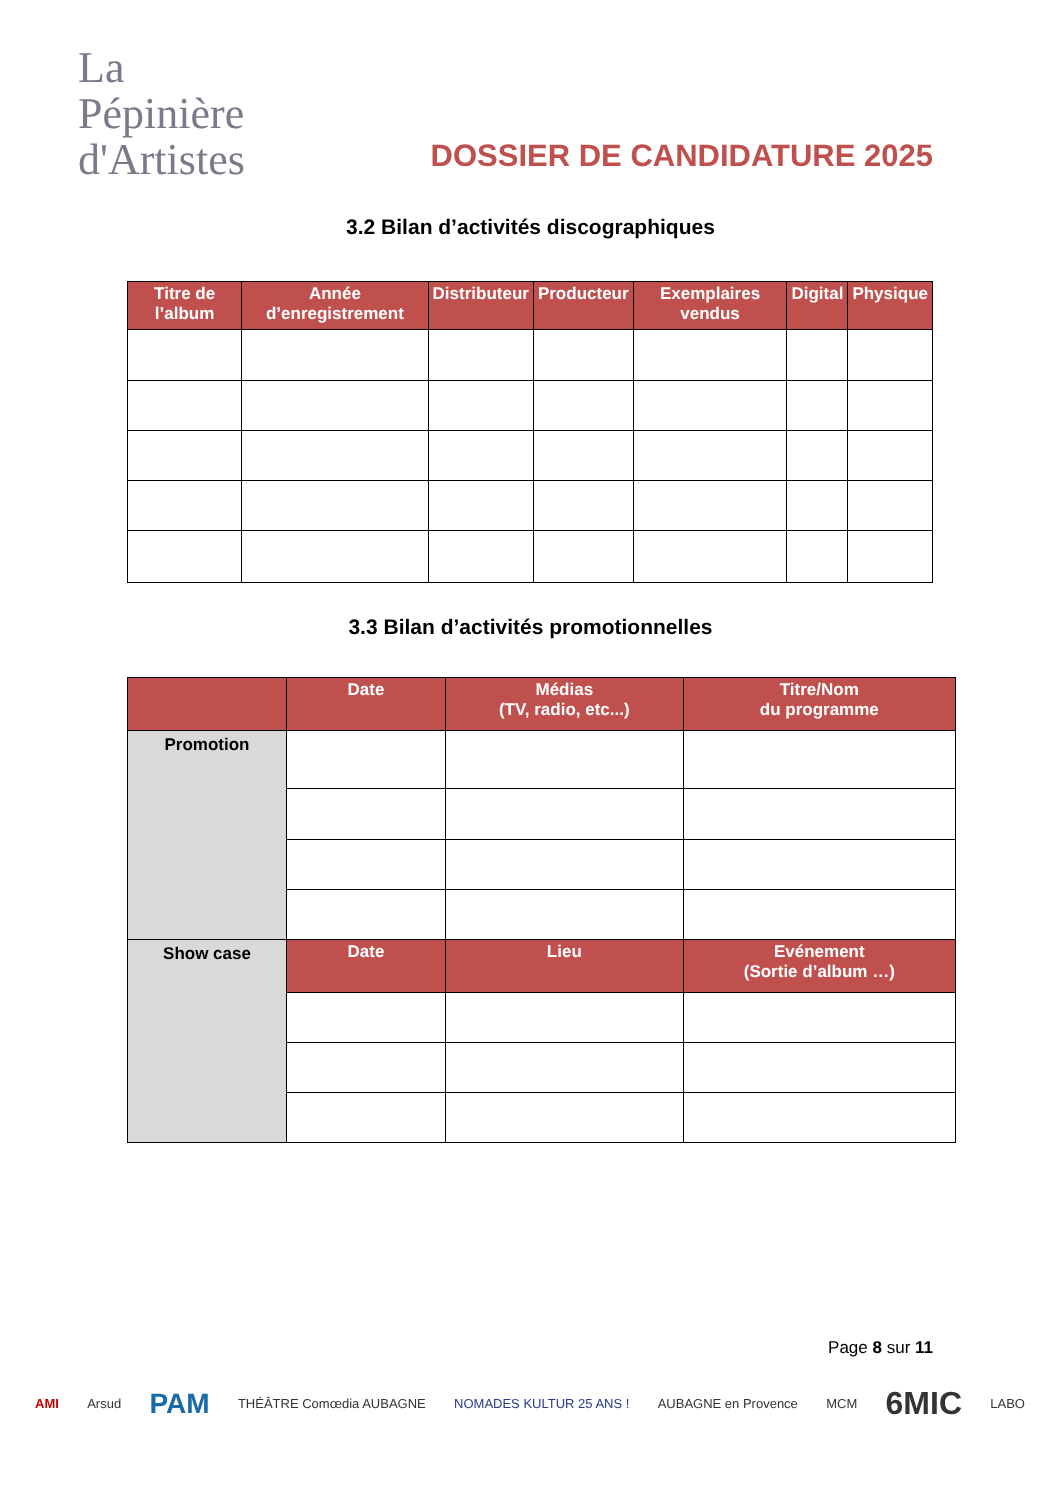La
Pépinière
d'Artistes
DOSSIER DE CANDIDATURE 2025
3.2 Bilan d’activités discographiques
| Titre de l’album | Année d’enregistrement | Distributeur | Producteur | Exemplaires vendus | Digital | Physique |
| --- | --- | --- | --- | --- | --- | --- |
3.3 Bilan d’activités promotionnelles
| | Date | Médias (TV, radio, etc...) | Titre/Nom du programme |
| --- | --- | --- | --- |
| Promotion | | | |
| Show case | Date | Lieu | Evénement (Sortie d’album …) |
Page 8 sur 11
AMI Arsud PAM THÉÂTRE Comœdia AUBAGNE NOMADES KULTUR 25 ANS ! AUBAGNE en Provence MCM 6MIC LABO